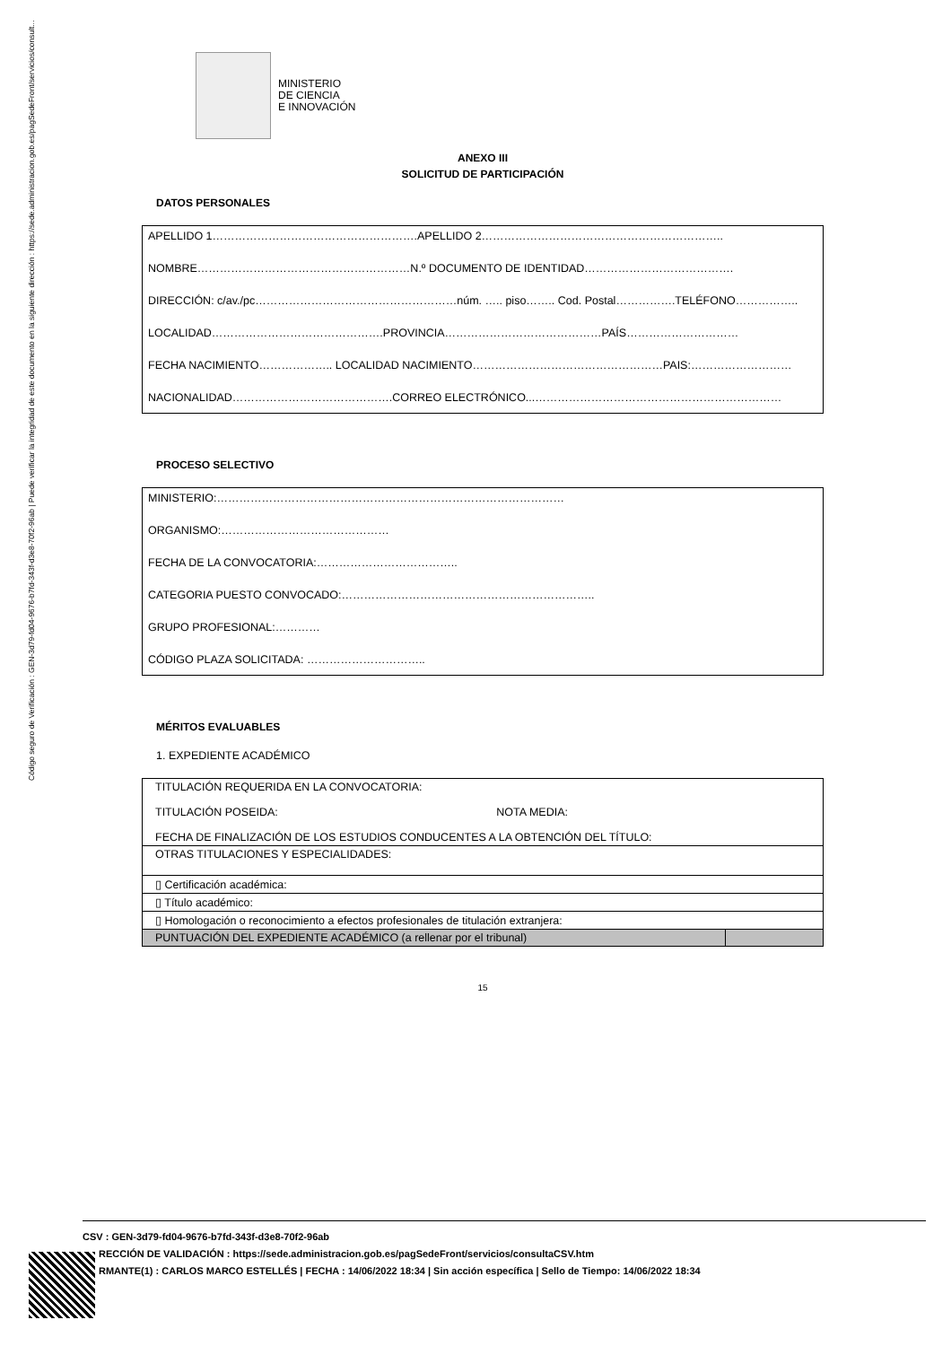Código seguro de Verificación : GEN-3d79-fd04-9676-b7fd-343f-d3e8-70f2-96ab | Puede verificar la integridad de este documento en la siguiente dirección : https://sede.administracion.gob.es/pagSedeFront/servicios/consult...
MINISTERIO
DE CIENCIA
E INNOVACIÓN
ANEXO III
SOLICITUD DE PARTICIPACIÓN
DATOS PERSONALES
APELLIDO 1……………………………………………….APELLIDO 2………………………………………………………..
NOMBRE…………………………………………………N.º DOCUMENTO DE IDENTIDAD………………………………….
DIRECCIÓN: c/av./pc………………………………………………núm. ….. piso…….. Cod. Postal…………….TELÉFONO……………..
LOCALIDAD……………………………………….PROVINCIA……………………………………PAÍS…………………………
FECHA NACIMIENTO……………….. LOCALIDAD NACIMIENTO……………………………………………PAIS:………………………
NACIONALIDAD…………………………………….CORREO ELECTRÓNICO...…………………………………………………………
PROCESO SELECTIVO
MINISTERIO:…………………………………………………………………………………
ORGANISMO:………………………………………
FECHA DE LA CONVOCATORIA:………………………………..
CATEGORIA PUESTO CONVOCADO:…………………………………………………………..
GRUPO PROFESIONAL:…………
CÓDIGO PLAZA SOLICITADA: …………………………..
MÉRITOS EVALUABLES
1. EXPEDIENTE ACADÉMICO
| TITULACIÓN REQUERIDA EN LA CONVOCATORIA: TITULACIÓN POSEIDA: NOTA MEDIA: FECHA DE FINALIZACIÓN DE LOS ESTUDIOS CONDUCENTES A LA OBTENCIÓN DEL TÍTULO: | |
| OTRAS TITULACIONES Y ESPECIALIDADES: | |
| ▯ Certificación académica: | |
| ▯ Título académico: | |
| ▯ Homologación o reconocimiento a efectos profesionales de titulación extranjera: | |
| PUNTUACIÓN DEL EXPEDIENTE ACADÉMICO (a rellenar por el tribunal) | |
15
CSV : GEN-3d79-fd04-9676-b7fd-343f-d3e8-70f2-96ab
RECCIÓN DE VALIDACIÓN : https://sede.administracion.gob.es/pagSedeFront/servicios/consultaCSV.htm
RMANTE(1) : CARLOS MARCO ESTELLÉS | FECHA : 14/06/2022 18:34 | Sin acción específica | Sello de Tiempo: 14/06/2022 18:34